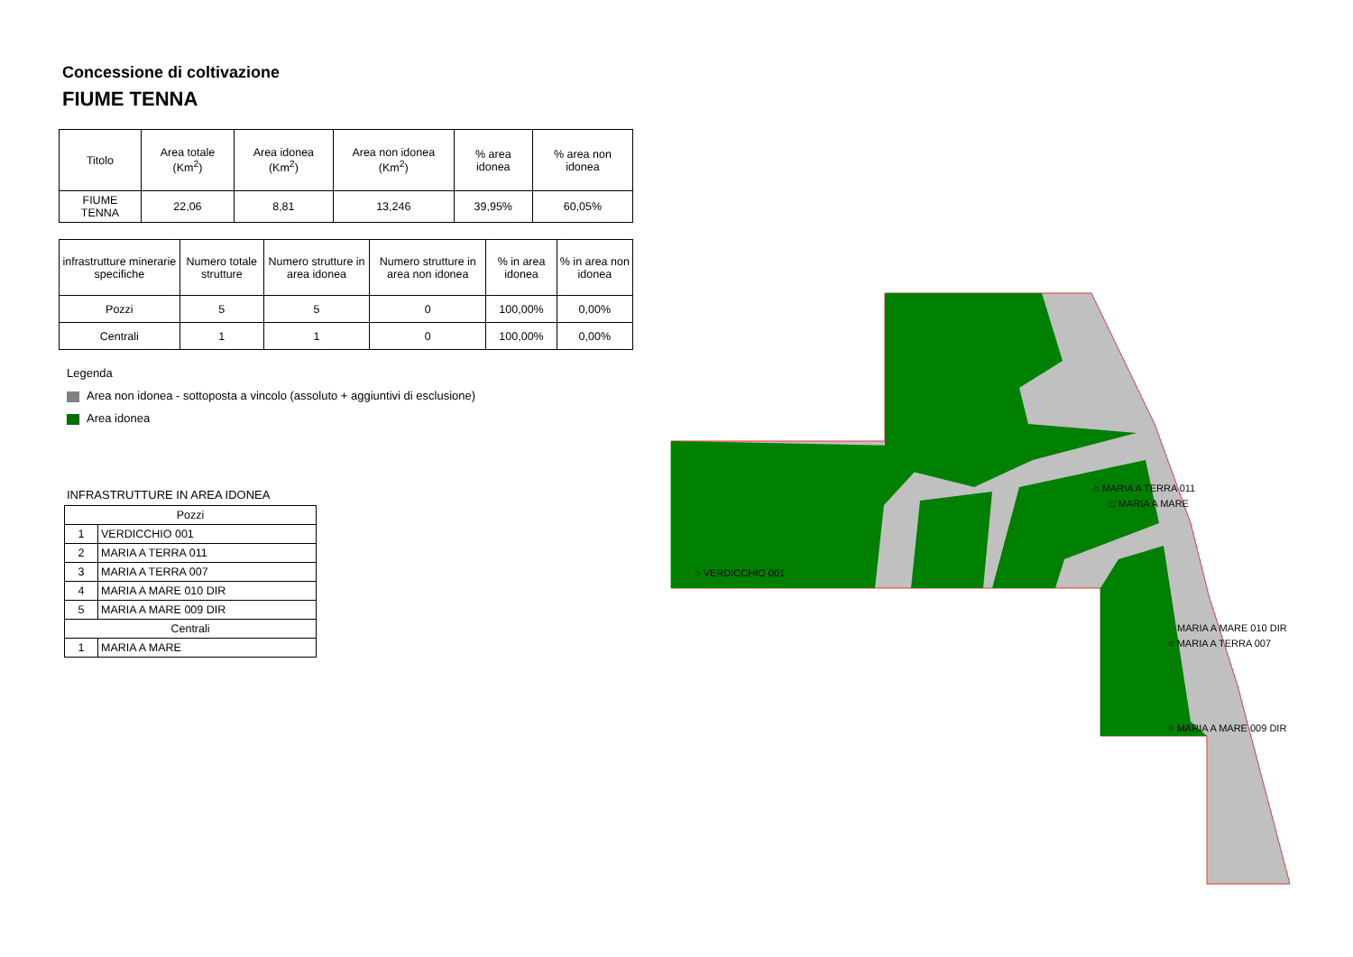Concessione di coltivazione
FIUME TENNA
| Titolo | Area totale (Km<sup>2</sup>) | Area idonea (Km<sup>2</sup>) | Area non idonea (Km<sup>2</sup>) | % area idonea | % area non idonea |
| --- | --- | --- | --- | --- | --- |
| FIUME TENNA | 22,06 | 8,81 | 13,246 | 39,95% | 60,05% |
| infrastrutture minerarie specifiche | Numero totale strutture | Numero strutture in area idonea | Numero strutture in area non idonea | % in area idonea | % in area non idonea |
| --- | --- | --- | --- | --- | --- |
| Pozzi | 5 | 5 | 0 | 100,00% | 0,00% |
| Centrali | 1 | 1 | 0 | 100,00% | 0,00% |
Legenda
Area non idonea - sottoposta a vincolo (assoluto + aggiuntivi di esclusione)
Area idonea
INFRASTRUTTURE IN AREA IDONEA
| Pozzi | |
| 1 | VERDICCHIO 001 |
| 2 | MARIA A TERRA 011 |
| 3 | MARIA A TERRA 007 |
| 4 | MARIA A MARE 010 DIR |
| 5 | MARIA A MARE 009 DIR |
| Centrali | |
| 1 | MARIA A MARE |
○ VERDICCHIO 001
○ MARIA A TERRA 011
□ MARIA A MARE
MARIA A MARE 010 DIR
○ MARIA A TERRA 007
○ MARIA A MARE 009 DIR